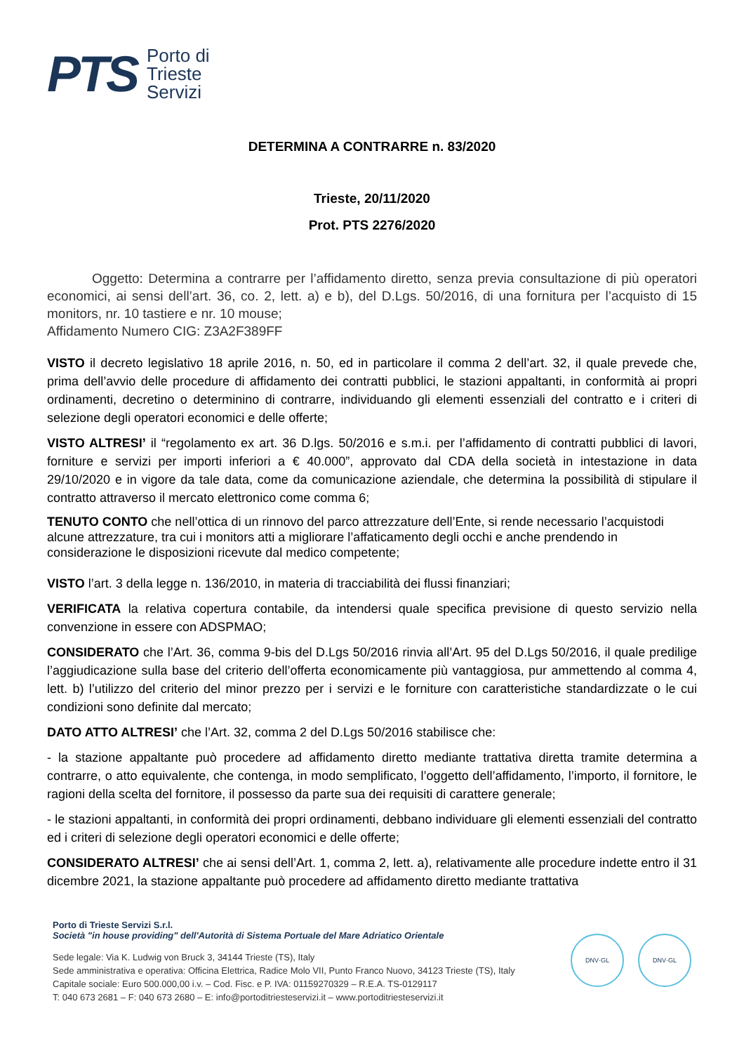PTS
Porto di
Trieste
Servizi
DETERMINA A CONTRARRE n. 83/2020
Trieste, 20/11/2020
Prot. PTS 2276/2020
Oggetto: Determina a contrarre per l’affidamento diretto, senza previa consultazione di più operatori economici, ai sensi dell’art. 36, co. 2, lett. a) e b), del D.Lgs. 50/2016, di una fornitura per l’acquisto di 15 monitors, nr. 10 tastiere e nr. 10 mouse;
Affidamento Numero CIG: Z3A2F389FF
VISTO il decreto legislativo 18 aprile 2016, n. 50, ed in particolare il comma 2 dell’art. 32, il quale prevede che, prima dell’avvio delle procedure di affidamento dei contratti pubblici, le stazioni appaltanti, in conformità ai propri ordinamenti, decretino o determinino di contrarre, individuando gli elementi essenziali del contratto e i criteri di selezione degli operatori economici e delle offerte;
VISTO ALTRESI’ il “regolamento ex art. 36 D.lgs. 50/2016 e s.m.i. per l’affidamento di contratti pubblici di lavori, forniture e servizi per importi inferiori a € 40.000”, approvato dal CDA della società in intestazione in data 29/10/2020 e in vigore da tale data, come da comunicazione aziendale, che determina la possibilità di stipulare il contratto attraverso il mercato elettronico come comma 6;
TENUTO CONTO che nell’ottica di un rinnovo del parco attrezzature dell’Ente, si rende necessario l’acquistodi alcune attrezzature, tra cui i monitors atti a migliorare l’affaticamento degli occhi e anche prendendo in considerazione le disposizioni ricevute dal medico competente;
VISTO l’art. 3 della legge n. 136/2010, in materia di tracciabilità dei flussi finanziari;
VERIFICATA la relativa copertura contabile, da intendersi quale specifica previsione di questo servizio nella convenzione in essere con ADSPMAO;
CONSIDERATO che l’Art. 36, comma 9-bis del D.Lgs 50/2016 rinvia all’Art. 95 del D.Lgs 50/2016, il quale predilige l’aggiudicazione sulla base del criterio dell’offerta economicamente più vantaggiosa, pur ammettendo al comma 4, lett. b) l’utilizzo del criterio del minor prezzo per i servizi e le forniture con caratteristiche standardizzate o le cui condizioni sono definite dal mercato;
DATO ATTO ALTRESI’ che l’Art. 32, comma 2 del D.Lgs 50/2016 stabilisce che:
- la stazione appaltante può procedere ad affidamento diretto mediante trattativa diretta tramite determina a contrarre, o atto equivalente, che contenga, in modo semplificato, l’oggetto dell’affidamento, l’importo, il fornitore, le ragioni della scelta del fornitore, il possesso da parte sua dei requisiti di carattere generale;
- le stazioni appaltanti, in conformità dei propri ordinamenti, debbano individuare gli elementi essenziali del contratto ed i criteri di selezione degli operatori economici e delle offerte;
CONSIDERATO ALTRESI’ che ai sensi dell’Art. 1, comma 2, lett. a), relativamente alle procedure indette entro il 31 dicembre 2021, la stazione appaltante può procedere ad affidamento diretto mediante trattativa
Porto di Trieste Servizi S.r.l.
Società "in house providing" dell'Autorità di Sistema Portuale del Mare Adriatico Orientale
Sede legale: Via K. Ludwig von Bruck 3, 34144 Trieste (TS), Italy
Sede amministrativa e operativa: Officina Elettrica, Radice Molo VII, Punto Franco Nuovo, 34123 Trieste (TS), Italy
Capitale sociale: Euro 500.000,00 i.v. – Cod. Fisc. e P. IVA: 01159270329 – R.E.A. TS-0129117
T: 040 673 2681 – F: 040 673 2680 – E: info@portoditriesteservizi.it – www.portoditriesteservizi.it
DNV·GL DNV·GL